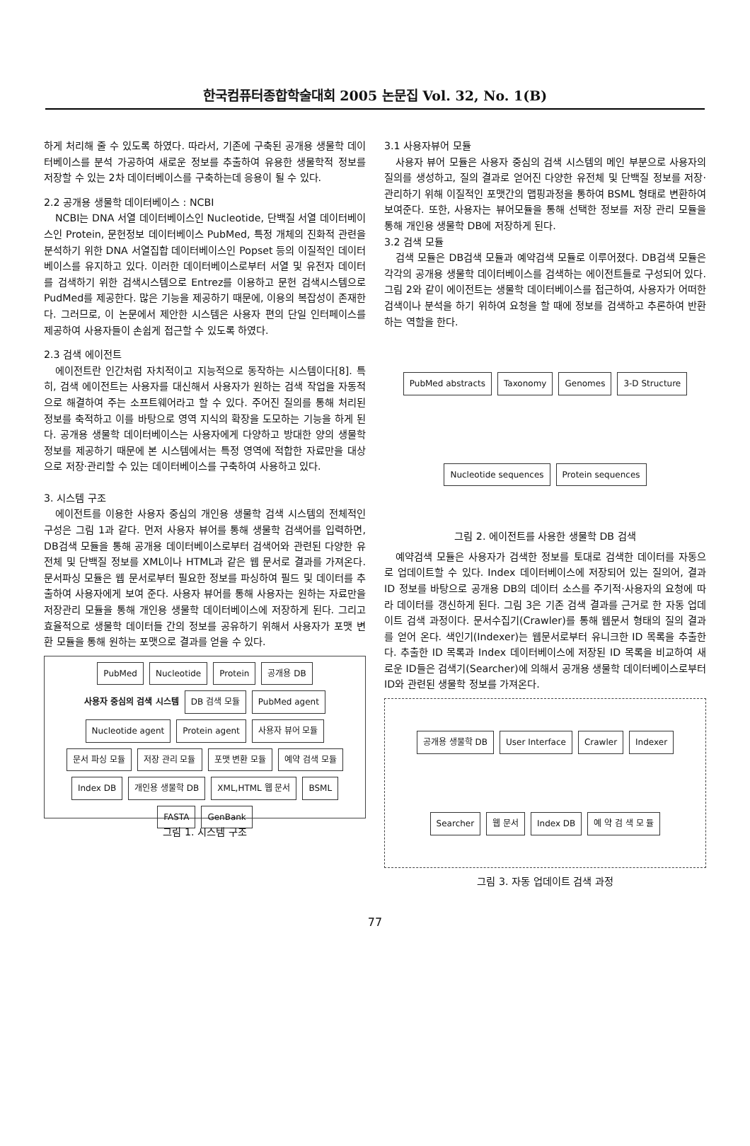한국컴퓨터종합학술대회 2005 논문집 Vol. 32, No. 1(B)
하게 처리해 줄 수 있도록 하였다. 따라서, 기존에 구축된 공개용 생물학 데이터베이스를 분석 가공하여 새로운 정보를 추출하여 유용한 생물학적 정보를 저장할 수 있는 2차 데이터베이스를 구축하는데 응용이 될 수 있다.
2.2 공개용 생물학 데이터베이스 : NCBI
NCBI는 DNA 서열 데이터베이스인 Nucleotide, 단백질 서열 데이터베이스인 Protein, 문헌정보 데이터베이스 PubMed, 특정 개체의 진화적 관련을 분석하기 위한 DNA 서열집합 데이터베이스인 Popset 등의 이질적인 데이터베이스를 유지하고 있다. 이러한 데이터베이스로부터 서열 및 유전자 데이터를 검색하기 위한 검색시스템으로 Entrez를 이용하고 문헌 검색시스템으로 PudMed를 제공한다. 많은 기능을 제공하기 때문에, 이용의 복잡성이 존재한다. 그러므로, 이 논문에서 제안한 시스템은 사용자 편의 단일 인터페이스를 제공하여 사용자들이 손쉽게 접근할 수 있도록 하였다.
2.3 검색 에이전트
에이전트란 인간처럼 자치적이고 지능적으로 동작하는 시스템이다[8]. 특히, 검색 에이전트는 사용자를 대신해서 사용자가 원하는 검색 작업을 자동적으로 해결하여 주는 소프트웨어라고 할 수 있다. 주어진 질의를 통해 처리된 정보를 축적하고 이를 바탕으로 영역 지식의 확장을 도모하는 기능을 하게 된다. 공개용 생물학 데이터베이스는 사용자에게 다양하고 방대한 양의 생물학 정보를 제공하기 때문에 본 시스템에서는 특정 영역에 적합한 자료만을 대상으로 저장·관리할 수 있는 데이터베이스를 구축하여 사용하고 있다.
3. 시스템 구조
에이전트를 이용한 사용자 중심의 개인용 생물학 검색 시스템의 전체적인 구성은 그림 1과 같다. 먼저 사용자 뷰어를 통해 생물학 검색어를 입력하면, DB검색 모듈을 통해 공개용 데이터베이스로부터 검색어와 관련된 다양한 유전체 및 단백질 정보를 XML이나 HTML과 같은 웹 문서로 결과를 가져온다. 문서파싱 모듈은 웹 문서로부터 필요한 정보를 파싱하여 필드 및 데이터를 추출하여 사용자에게 보여 준다. 사용자 뷰어를 통해 사용자는 원하는 자료만을 저장관리 모듈을 통해 개인용 생물학 데이터베이스에 저장하게 된다. 그리고 효율적으로 생물학 데이터들 간의 정보를 공유하기 위해서 사용자가 포맷 변환 모듈을 통해 원하는 포맷으로 결과를 얻을 수 있다.
PubMed Nucleotide Protein 공개용 DB 사용자 중심의 검색 시스템 DB 검색 모듈 PubMed agent Nucleotide agent Protein agent 사용자 뷰어 모듈 문서 파싱 모듈 저장 관리 모듈 포맷 변환 모듈 예약 검색 모듈 Index DB 개인용 생물학 DB XML,HTML 웹 문서 BSML FASTA GenBank
그림 1. 시스템 구조
3.1 사용자뷰어 모듈
사용자 뷰어 모듈은 사용자 중심의 검색 시스템의 메인 부분으로 사용자의 질의를 생성하고, 질의 결과로 얻어진 다양한 유전체 및 단백질 정보를 저장·관리하기 위해 이질적인 포맷간의 맵핑과정을 통하여 BSML 형태로 변환하여 보여준다. 또한, 사용자는 뷰어모듈을 통해 선택한 정보를 저장 관리 모듈을 통해 개인용 생물학 DB에 저장하게 된다.
3.2 검색 모듈
검색 모듈은 DB검색 모듈과 예약검색 모듈로 이루어졌다. DB검색 모듈은 각각의 공개용 생물학 데이터베이스를 검색하는 에이전트들로 구성되어 있다. 그림 2와 같이 에이전트는 생물학 데이터베이스를 접근하여, 사용자가 어떠한 검색이나 분석을 하기 위하여 요청을 할 때에 정보를 검색하고 추론하여 반환하는 역할을 한다.
PubMed abstracts Taxonomy Genomes 3-D Structure Nucleotide sequences Protein sequences
그림 2. 에이전트를 사용한 생물학 DB 검색
예약검색 모듈은 사용자가 검색한 정보를 토대로 검색한 데이터를 자동으로 업데이트할 수 있다. Index 데이터베이스에 저장되어 있는 질의어, 결과 ID 정보를 바탕으로 공개용 DB의 데이터 소스를 주기적·사용자의 요청에 따라 데이터를 갱신하게 된다. 그림 3은 기존 검색 결과를 근거로 한 자동 업데이트 검색 과정이다. 문서수집기(Crawler)를 통해 웹문서 형태의 질의 결과를 얻어 온다. 색인기(Indexer)는 웹문서로부터 유니크한 ID 목록을 추출한다. 추출한 ID 목록과 Index 데이터베이스에 저장된 ID 목록을 비교하여 새로운 ID들은 검색기(Searcher)에 의해서 공개용 생물학 데이터베이스로부터 ID와 관련된 생물학 정보를 가져온다.
공개용 생물학 DB User Interface Crawler Indexer Searcher 웹 문서 Index DB 예 약 검 색 모 듈
그림 3. 자동 업데이트 검색 과정
77